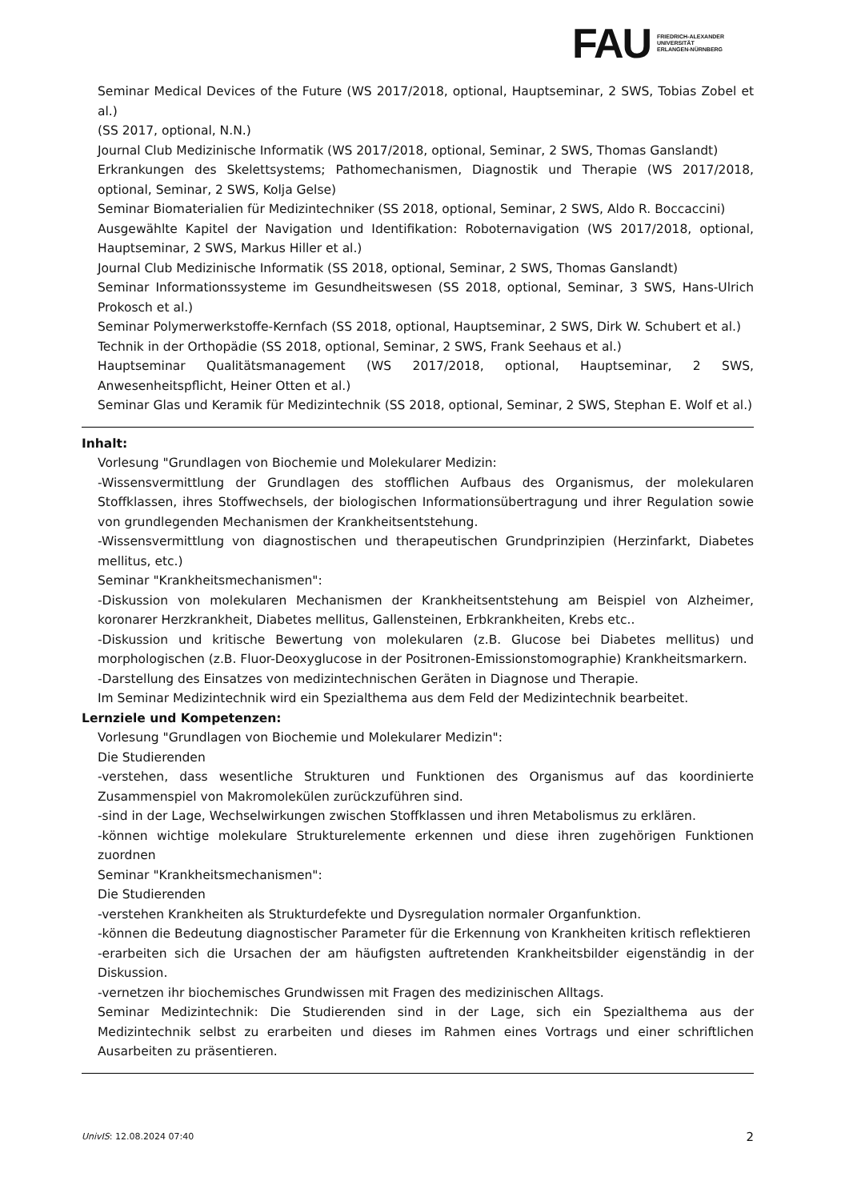FAU
FRIEDRICH-ALEXANDER
UNIVERSITÄT
ERLANGEN-NÜRNBERG
Seminar Medical Devices of the Future (WS 2017/2018, optional, Hauptseminar, 2 SWS, Tobias Zobel et al.)
(SS 2017, optional, N.N.)
Journal Club Medizinische Informatik (WS 2017/2018, optional, Seminar, 2 SWS, Thomas Ganslandt)
Erkrankungen des Skelettsystems; Pathomechanismen, Diagnostik und Therapie (WS 2017/2018, optional, Seminar, 2 SWS, Kolja Gelse)
Seminar Biomaterialien für Medizintechniker (SS 2018, optional, Seminar, 2 SWS, Aldo R. Boccaccini)
Ausgewählte Kapitel der Navigation und Identifikation: Roboternavigation (WS 2017/2018, optional, Hauptseminar, 2 SWS, Markus Hiller et al.)
Journal Club Medizinische Informatik (SS 2018, optional, Seminar, 2 SWS, Thomas Ganslandt)
Seminar Informationssysteme im Gesundheitswesen (SS 2018, optional, Seminar, 3 SWS, Hans-Ulrich Prokosch et al.)
Seminar Polymerwerkstoffe-Kernfach (SS 2018, optional, Hauptseminar, 2 SWS, Dirk W. Schubert et al.)
Technik in der Orthopädie (SS 2018, optional, Seminar, 2 SWS, Frank Seehaus et al.)
Hauptseminar Qualitätsmanagement (WS 2017/2018, optional, Hauptseminar, 2 SWS, Anwesenheitspflicht, Heiner Otten et al.)
Seminar Glas und Keramik für Medizintechnik (SS 2018, optional, Seminar, 2 SWS, Stephan E. Wolf et al.)
Inhalt:
Vorlesung "Grundlagen von Biochemie und Molekularer Medizin:
-Wissensvermittlung der Grundlagen des stofflichen Aufbaus des Organismus, der molekularen Stoffklassen, ihres Stoffwechsels, der biologischen Informationsübertragung und ihrer Regulation sowie von grundlegenden Mechanismen der Krankheitsentstehung.
-Wissensvermittlung von diagnostischen und therapeutischen Grundprinzipien (Herzinfarkt, Diabetes mellitus, etc.)
Seminar "Krankheitsmechanismen":
-Diskussion von molekularen Mechanismen der Krankheitsentstehung am Beispiel von Alzheimer, koronarer Herzkrankheit, Diabetes mellitus, Gallensteinen, Erbkrankheiten, Krebs etc..
-Diskussion und kritische Bewertung von molekularen (z.B. Glucose bei Diabetes mellitus) und morphologischen (z.B. Fluor-Deoxyglucose in der Positronen-Emissionstomographie) Krankheitsmarkern.
-Darstellung des Einsatzes von medizintechnischen Geräten in Diagnose und Therapie.
Im Seminar Medizintechnik wird ein Spezialthema aus dem Feld der Medizintechnik bearbeitet.
Lernziele und Kompetenzen:
Vorlesung "Grundlagen von Biochemie und Molekularer Medizin":
Die Studierenden
-verstehen, dass wesentliche Strukturen und Funktionen des Organismus auf das koordinierte Zusammenspiel von Makromolekülen zurückzuführen sind.
-sind in der Lage, Wechselwirkungen zwischen Stoffklassen und ihren Metabolismus zu erklären.
-können wichtige molekulare Strukturelemente erkennen und diese ihren zugehörigen Funktionen zuordnen
Seminar "Krankheitsmechanismen":
Die Studierenden
-verstehen Krankheiten als Strukturdefekte und Dysregulation normaler Organfunktion.
-können die Bedeutung diagnostischer Parameter für die Erkennung von Krankheiten kritisch reflektieren
-erarbeiten sich die Ursachen der am häufigsten auftretenden Krankheitsbilder eigenständig in der Diskussion.
-vernetzen ihr biochemisches Grundwissen mit Fragen des medizinischen Alltags.
Seminar Medizintechnik: Die Studierenden sind in der Lage, sich ein Spezialthema aus der Medizintechnik selbst zu erarbeiten und dieses im Rahmen eines Vortrags und einer schriftlichen Ausarbeiten zu präsentieren.
UnivIS: 12.08.2024 07:40 2